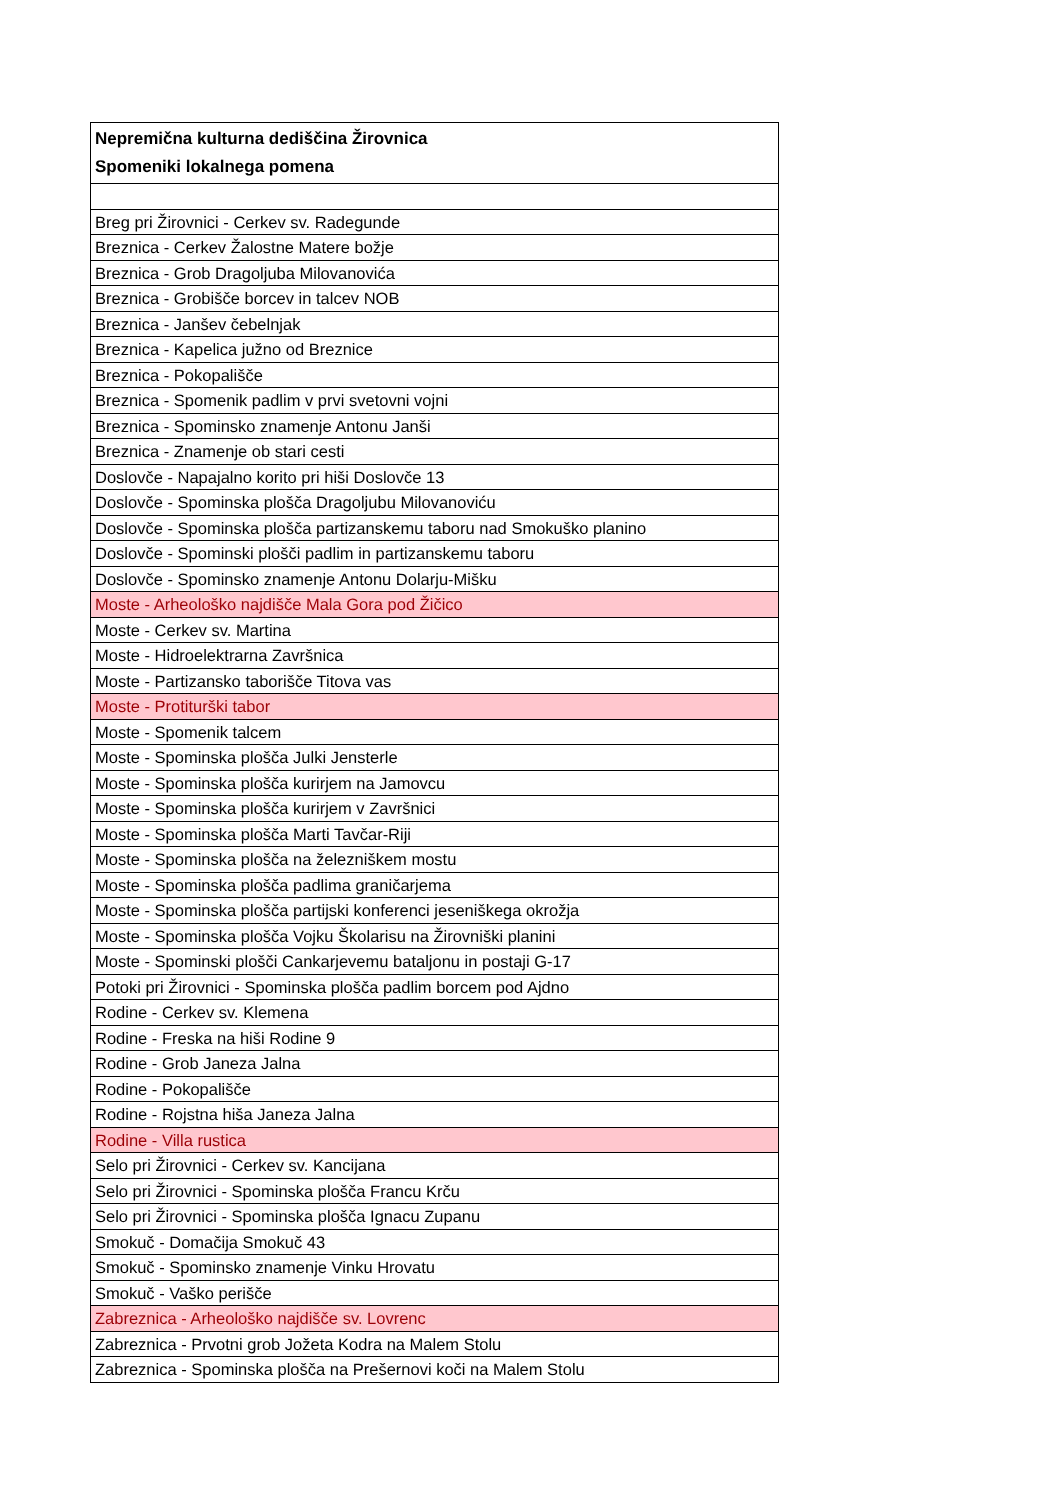| Nepremična kulturna dediščina Žirovnica Spomeniki lokalnega pomena |
| --- |
| Breg pri Žirovnici - Cerkev sv. Radegunde |
| Breznica - Cerkev Žalostne Matere božje |
| Breznica - Grob Dragoljuba Milovanovića |
| Breznica - Grobišče borcev in talcev NOB |
| Breznica - Janšev čebelnjak |
| Breznica - Kapelica južno od Breznice |
| Breznica - Pokopališče |
| Breznica - Spomenik padlim v prvi svetovni vojni |
| Breznica - Spominsko znamenje Antonu Janši |
| Breznica - Znamenje ob stari cesti |
| Doslovče - Napajalno korito pri hiši Doslovče 13 |
| Doslovče - Spominska plošča Dragoljubu Milovanoviću |
| Doslovče - Spominska plošča partizanskemu taboru nad Smokuško planino |
| Doslovče - Spominski plošči padlim in partizanskemu taboru |
| Doslovče - Spominsko znamenje Antonu Dolarju-Mišku |
| Moste - Arheološko najdišče Mala Gora pod Žičico |
| Moste - Cerkev sv. Martina |
| Moste - Hidroelektrarna Završnica |
| Moste - Partizansko taborišče Titova vas |
| Moste - Protiturški tabor |
| Moste - Spomenik talcem |
| Moste - Spominska plošča Julki Jensterle |
| Moste - Spominska plošča kurirjem na Jamovcu |
| Moste - Spominska plošča kurirjem v Završnici |
| Moste - Spominska plošča Marti Tavčar-Riji |
| Moste - Spominska plošča na železniškem mostu |
| Moste - Spominska plošča padlima graničarjema |
| Moste - Spominska plošča partijski konferenci jeseniškega okrožja |
| Moste - Spominska plošča Vojku Školarisu na Žirovniški planini |
| Moste - Spominski plošči Cankarjevemu bataljonu in postaji G-17 |
| Potoki pri Žirovnici - Spominska plošča padlim borcem pod Ajdno |
| Rodine - Cerkev sv. Klemena |
| Rodine - Freska na hiši Rodine 9 |
| Rodine - Grob Janeza Jalna |
| Rodine - Pokopališče |
| Rodine - Rojstna hiša Janeza Jalna |
| Rodine - Villa rustica |
| Selo pri Žirovnici - Cerkev sv. Kancijana |
| Selo pri Žirovnici - Spominska plošča Francu Krču |
| Selo pri Žirovnici - Spominska plošča Ignacu Zupanu |
| Smokuč - Domačija Smokuč 43 |
| Smokuč - Spominsko znamenje Vinku Hrovatu |
| Smokuč - Vaško perišče |
| Zabreznica - Arheološko najdišče sv. Lovrenc |
| Zabreznica - Prvotni grob Jožeta Kodra na Malem Stolu |
| Zabreznica - Spominska plošča na Prešernovi koči na Malem Stolu |